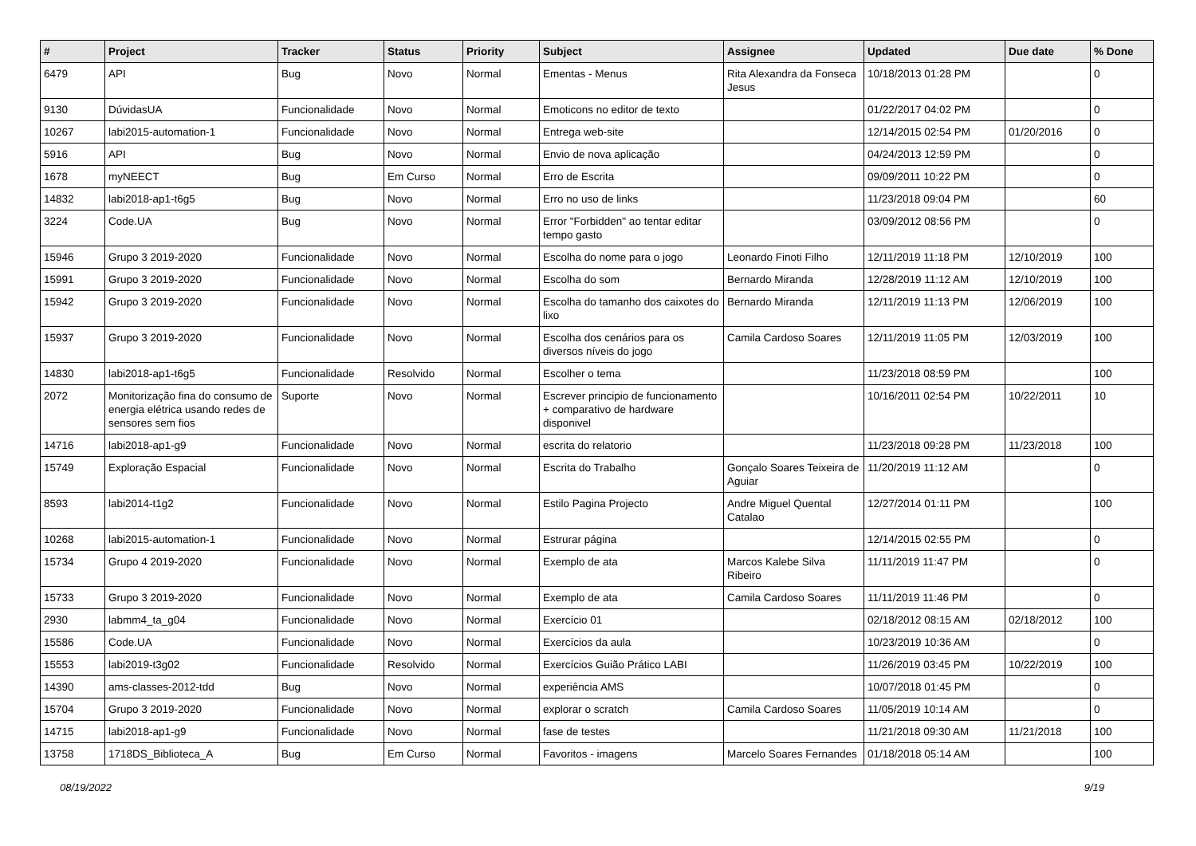| # | Project | Tracker | Status | Priority | Subject | Assignee | Updated | Due date | % Done |
| --- | --- | --- | --- | --- | --- | --- | --- | --- | --- |
| 6479 | API | Bug | Novo | Normal | Ementas - Menus | Rita Alexandra da Fonseca Jesus | 10/18/2013 01:28 PM | | 0 |
| 9130 | DúvidasUA | Funcionalidade | Novo | Normal | Emoticons no editor de texto | | 01/22/2017 04:02 PM | | 0 |
| 10267 | labi2015-automation-1 | Funcionalidade | Novo | Normal | Entrega web-site | | 12/14/2015 02:54 PM | 01/20/2016 | 0 |
| 5916 | API | Bug | Novo | Normal | Envio de nova aplicação | | 04/24/2013 12:59 PM | | 0 |
| 1678 | myNEECT | Bug | Em Curso | Normal | Erro de Escrita | | 09/09/2011 10:22 PM | | 0 |
| 14832 | labi2018-ap1-t6g5 | Bug | Novo | Normal | Erro no uso de links | | 11/23/2018 09:04 PM | | 60 |
| 3224 | Code.UA | Bug | Novo | Normal | Error "Forbidden" ao tentar editar tempo gasto | | 03/09/2012 08:56 PM | | 0 |
| 15946 | Grupo 3 2019-2020 | Funcionalidade | Novo | Normal | Escolha do nome para o jogo | Leonardo Finoti Filho | 12/11/2019 11:18 PM | 12/10/2019 | 100 |
| 15991 | Grupo 3 2019-2020 | Funcionalidade | Novo | Normal | Escolha do som | Bernardo Miranda | 12/28/2019 11:12 AM | 12/10/2019 | 100 |
| 15942 | Grupo 3 2019-2020 | Funcionalidade | Novo | Normal | Escolha do tamanho dos caixotes do lixo | Bernardo Miranda | 12/11/2019 11:13 PM | 12/06/2019 | 100 |
| 15937 | Grupo 3 2019-2020 | Funcionalidade | Novo | Normal | Escolha dos cenários para os diversos níveis do jogo | Camila Cardoso Soares | 12/11/2019 11:05 PM | 12/03/2019 | 100 |
| 14830 | labi2018-ap1-t6g5 | Funcionalidade | Resolvido | Normal | Escolher o tema | | 11/23/2018 08:59 PM | | 100 |
| 2072 | Monitorização fina do consumo de energia elétrica usando redes de sensores sem fios | Suporte | Novo | Normal | Escrever principio de funcionamento + comparativo de hardware disponivel | | 10/16/2011 02:54 PM | 10/22/2011 | 10 |
| 14716 | labi2018-ap1-g9 | Funcionalidade | Novo | Normal | escrita do relatorio | | 11/23/2018 09:28 PM | 11/23/2018 | 100 |
| 15749 | Exploração Espacial | Funcionalidade | Novo | Normal | Escrita do Trabalho | Gonçalo Soares Teixeira de Aguiar | 11/20/2019 11:12 AM | | 0 |
| 8593 | labi2014-t1g2 | Funcionalidade | Novo | Normal | Estilo Pagina Projecto | Andre Miguel Quental Catalao | 12/27/2014 01:11 PM | | 100 |
| 10268 | labi2015-automation-1 | Funcionalidade | Novo | Normal | Estrurar página | | 12/14/2015 02:55 PM | | 0 |
| 15734 | Grupo 4 2019-2020 | Funcionalidade | Novo | Normal | Exemplo de ata | Marcos Kalebe Silva Ribeiro | 11/11/2019 11:47 PM | | 0 |
| 15733 | Grupo 3 2019-2020 | Funcionalidade | Novo | Normal | Exemplo de ata | Camila Cardoso Soares | 11/11/2019 11:46 PM | | 0 |
| 2930 | labmm4_ta_g04 | Funcionalidade | Novo | Normal | Exercício 01 | | 02/18/2012 08:15 AM | 02/18/2012 | 100 |
| 15586 | Code.UA | Funcionalidade | Novo | Normal | Exercícios da aula | | 10/23/2019 10:36 AM | | 0 |
| 15553 | labi2019-t3g02 | Funcionalidade | Resolvido | Normal | Exercícios Guião Prático LABI | | 11/26/2019 03:45 PM | 10/22/2019 | 100 |
| 14390 | ams-classes-2012-tdd | Bug | Novo | Normal | experiência AMS | | 10/07/2018 01:45 PM | | 0 |
| 15704 | Grupo 3 2019-2020 | Funcionalidade | Novo | Normal | explorar o scratch | Camila Cardoso Soares | 11/05/2019 10:14 AM | | 0 |
| 14715 | labi2018-ap1-g9 | Funcionalidade | Novo | Normal | fase de testes | | 11/21/2018 09:30 AM | 11/21/2018 | 100 |
| 13758 | 1718DS_Biblioteca_A | Bug | Em Curso | Normal | Favoritos - imagens | Marcelo Soares Fernandes | 01/18/2018 05:14 AM | | 100 |
08/19/2022 9/19